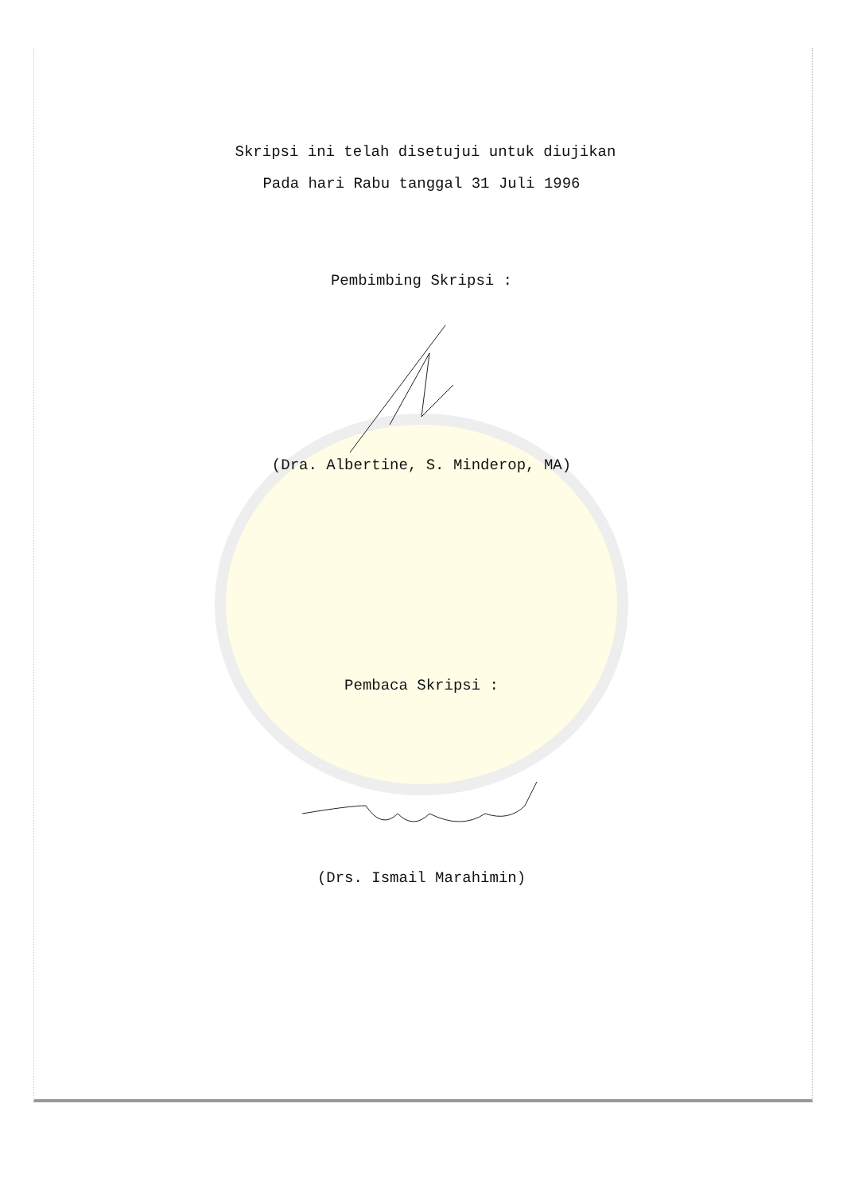Skripsi ini telah disetujui untuk diujikan
Pada hari Rabu tanggal 31 Juli 1996
Pembimbing Skripsi :
(Dra. Albertine, S. Minderop, MA)
Pembaca Skripsi :
(Drs. Ismail Marahimin)